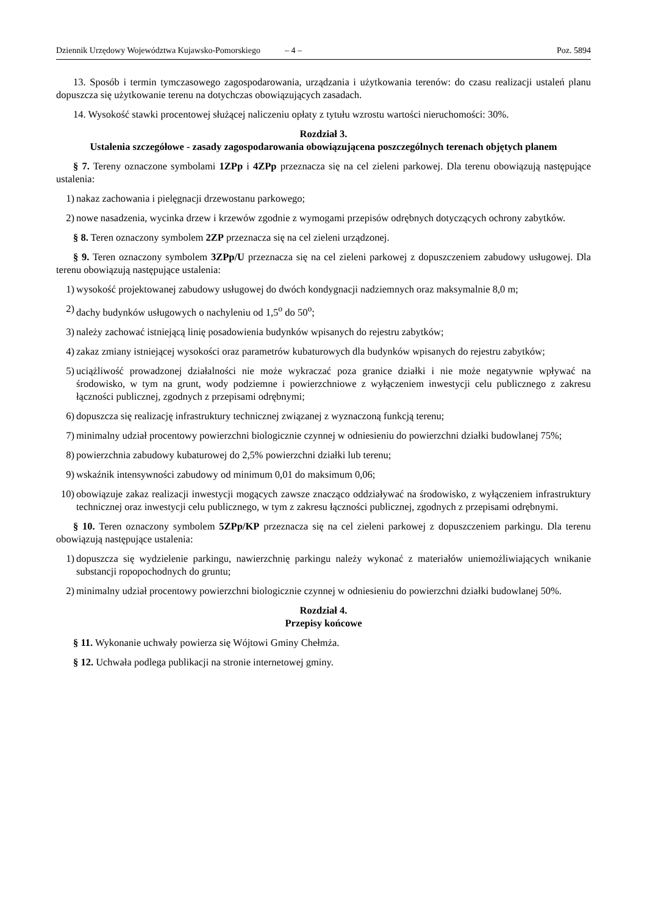Dziennik Urzędowy Województwa Kujawsko-Pomorskiego – 4 –
Poz. 5894
13. Sposób i termin tymczasowego zagospodarowania, urządzania i użytkowania terenów: do czasu realizacji ustaleń planu dopuszcza się użytkowanie terenu na dotychczas obowiązujących zasadach.
14. Wysokość stawki procentowej służącej naliczeniu opłaty z tytułu wzrostu wartości nieruchomości: 30%.
Rozdział 3.
Ustalenia szczegółowe - zasady zagospodarowania obowiązującena poszczególnych terenach objętych planem
§ 7. Tereny oznaczone symbolami 1ZPp i 4ZPp przeznacza się na cel zieleni parkowej. Dla terenu obowiązują następujące ustalenia:
1) nakaz zachowania i pielęgnacji drzewostanu parkowego;
2) nowe nasadzenia, wycinka drzew i krzewów zgodnie z wymogami przepisów odrębnych dotyczących ochrony zabytków.
§ 8. Teren oznaczony symbolem 2ZP przeznacza się na cel zieleni urządzonej.
§ 9. Teren oznaczony symbolem 3ZPp/U przeznacza się na cel zieleni parkowej z dopuszczeniem zabudowy usługowej. Dla terenu obowiązują następujące ustalenia:
1) wysokość projektowanej zabudowy usługowej do dwóch kondygnacji nadziemnych oraz maksymalnie 8,0 m;
2) dachy budynków usługowych o nachyleniu od 1,5<sup>o</sup> do 50<sup>o</sup>;
3) należy zachować istniejącą linię posadowienia budynków wpisanych do rejestru zabytków;
4) zakaz zmiany istniejącej wysokości oraz parametrów kubaturowych dla budynków wpisanych do rejestru zabytków;
5) uciążliwość prowadzonej działalności nie może wykraczać poza granice działki i nie może negatywnie wpływać na środowisko, w tym na grunt, wody podziemne i powierzchniowe z wyłączeniem inwestycji celu publicznego z zakresu łączności publicznej, zgodnych z przepisami odrębnymi;
6) dopuszcza się realizację infrastruktury technicznej związanej z wyznaczoną funkcją terenu;
7) minimalny udział procentowy powierzchni biologicznie czynnej w odniesieniu do powierzchni działki budowlanej 75%;
8) powierzchnia zabudowy kubaturowej do 2,5% powierzchni działki lub terenu;
9) wskaźnik intensywności zabudowy od minimum 0,01 do maksimum 0,06;
10) obowiązuje zakaz realizacji inwestycji mogących zawsze znacząco oddziaływać na środowisko, z wyłączeniem infrastruktury technicznej oraz inwestycji celu publicznego, w tym z zakresu łączności publicznej, zgodnych z przepisami odrębnymi.
§ 10. Teren oznaczony symbolem 5ZPp/KP przeznacza się na cel zieleni parkowej z dopuszczeniem parkingu. Dla terenu obowiązują następujące ustalenia:
1) dopuszcza się wydzielenie parkingu, nawierzchnię parkingu należy wykonać z materiałów uniemożliwiających wnikanie substancji ropopochodnych do gruntu;
2) minimalny udział procentowy powierzchni biologicznie czynnej w odniesieniu do powierzchni działki budowlanej 50%.
Rozdział 4.
Przepisy końcowe
§ 11. Wykonanie uchwały powierza się Wójtowi Gminy Chełmża.
§ 12. Uchwała podlega publikacji na stronie internetowej gminy.